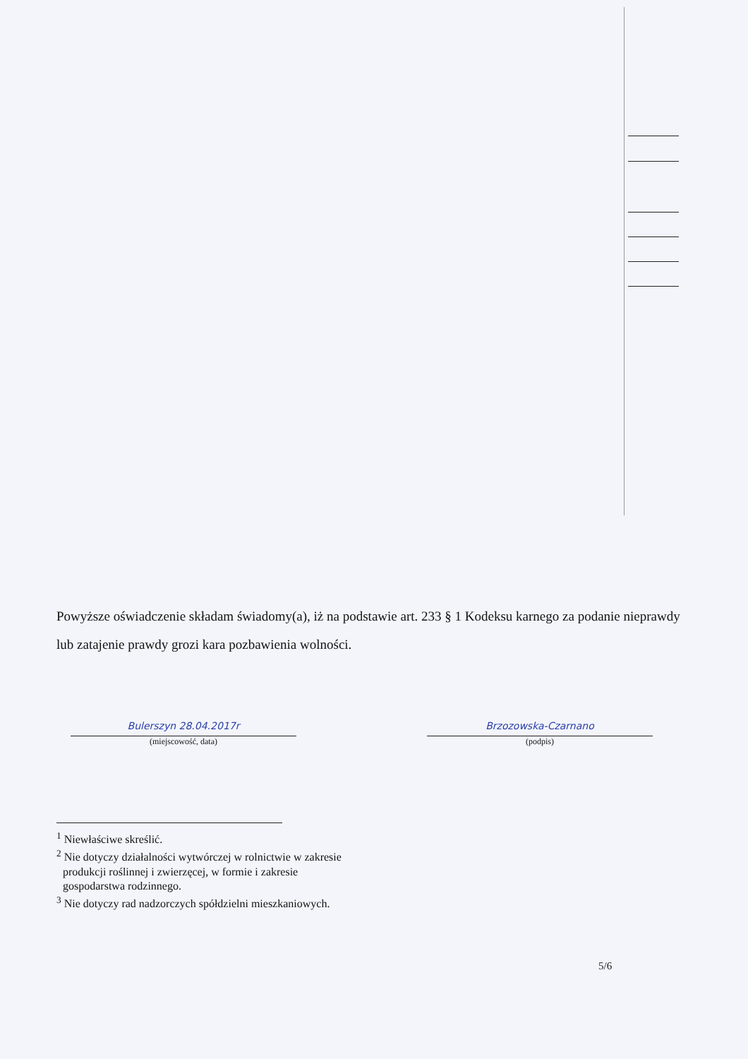Powyższe oświadczenie składam świadomy(a), iż na podstawie art. 233 § 1 Kodeksu karnego za podanie nieprawdy lub zatajenie prawdy grozi kara pozbawienia wolności.
Bulerszyn 28.04.2017r
(miejscowość, data)
Brzozowska-Czarnano
(podpis)
<sup>1</sup> Niewłaściwe skreślić.
<sup>2</sup> Nie dotyczy działalności wytwórczej w rolnictwie w zakresie
produkcji roślinnej i zwierzęcej, w formie i zakresie
gospodarstwa rodzinnego.
<sup>3</sup> Nie dotyczy rad nadzorczych spółdzielni mieszkaniowych.
5/6